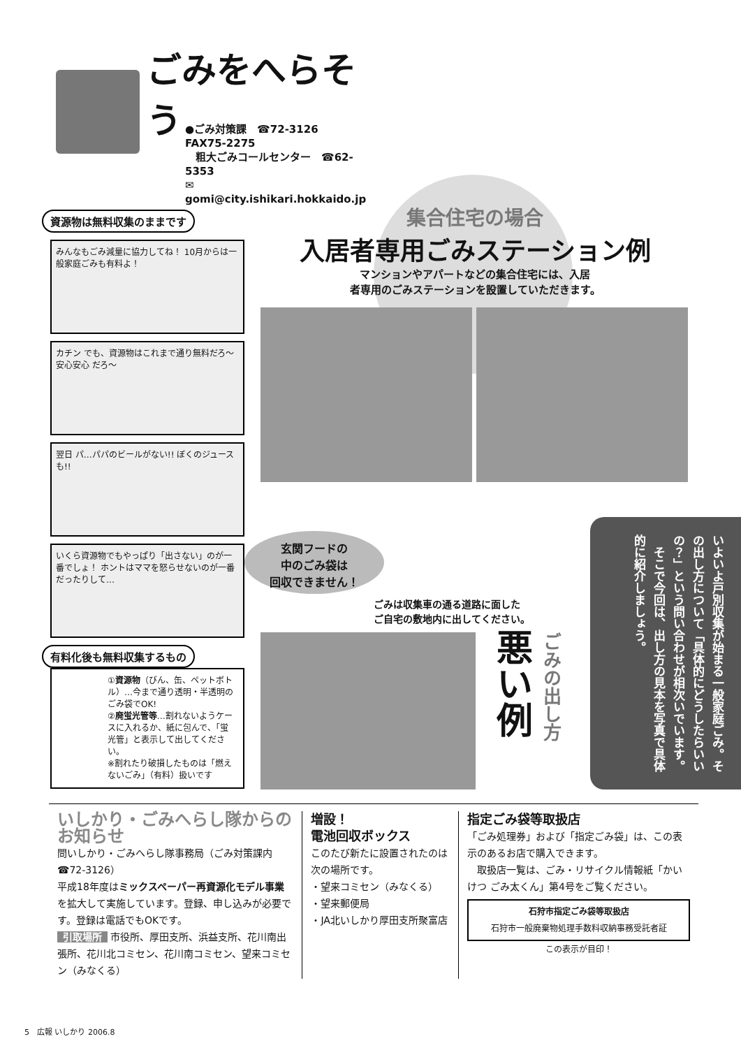ごみをへらそう
●ごみ対策課　☎72-3126　FAX75-2275
　粗大ごみコールセンター　☎62-5353
✉gomi@city.ishikari.hokkaido.jp
資源物は無料収集のままです
みんなもごみ減量に協力してね！ 10月からは一般家庭ごみも有料よ！
カチン でも、資源物はこれまで通り無料だろ〜 安心安心 だろ〜
翌日 パ…パパのビールがない!! ぼくのジュースも!!
いくら資源物でもやっぱり「出さない」のが一番でしょ！ ホントはママを怒らせないのが一番だったりして…
有料化後も無料収集するもの
①資源物（びん、缶、ペットボトル）…今まで通り透明・半透明のごみ袋でOK!
②廃蛍光管等…割れないようケースに入れるか、紙に包んで、「蛍光管」と表示して出してください。
※割れたり破損したものは「燃えないごみ」（有料）扱いです
集合住宅の場合
入居者専用ごみステーション例
マンションやアパートなどの集合住宅には、入居
者専用のごみステーションを設置していただきます。
玄関フードの
中のごみ袋は
回収できません！
ごみは収集車の通る道路に面した
ご自宅の敷地内に出してください。
悪い例
ごみの出し方
いよいよ戸別収集が始まる一般家庭ごみ。その出し方について「具体的にどうしたらいいの？」という問い合わせが相次いでいます。
　そこで今回は、出し方の見本を写真で具体的に紹介しましょう。
いしかり・ごみへらし隊からのお知らせ
問いしかり・ごみへらし隊事務局（ごみ対策課内☎72-3126）
平成18年度はミックスペーパー再資源化モデル事業を拡大して実施しています。登録、申し込みが必要です。登録は電話でもOKです。
引取場所 市役所、厚田支所、浜益支所、花川南出張所、花川北コミセン、花川南コミセン、望来コミセン（みなくる）
増設！
電池回収ボックス
このたび新たに設置されたのは次の場所です。
・望来コミセン（みなくる）
・望来郵便局
・JA北いしかり厚田支所聚富店
指定ごみ袋等取扱店
「ごみ処理券」および「指定ごみ袋」は、この表示のあるお店で購入できます。
　取扱店一覧は、ごみ・リサイクル情報紙「かいけつ ごみ太くん」第4号をご覧ください。
石狩市指定ごみ袋等取扱店
石狩市一般廃棄物処理手数料収納事務受託者証
この表示が目印！
5　広報 いしかり 2006.8